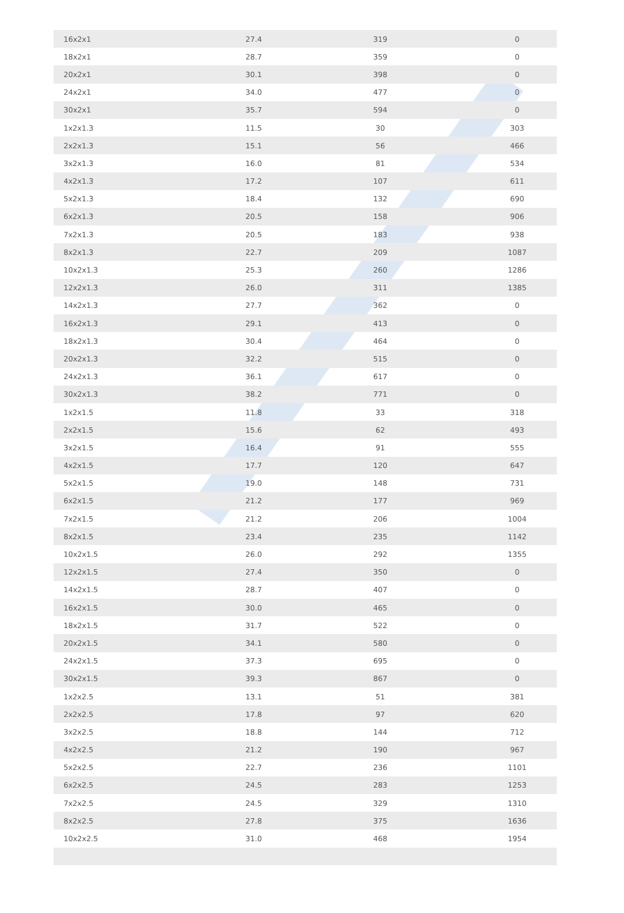| 16x2x1 | 27.4 | 319 | 0 |
| 18x2x1 | 28.7 | 359 | 0 |
| 20x2x1 | 30.1 | 398 | 0 |
| 24x2x1 | 34.0 | 477 | 0 |
| 30x2x1 | 35.7 | 594 | 0 |
| 1x2x1.3 | 11.5 | 30 | 303 |
| 2x2x1.3 | 15.1 | 56 | 466 |
| 3x2x1.3 | 16.0 | 81 | 534 |
| 4x2x1.3 | 17.2 | 107 | 611 |
| 5x2x1.3 | 18.4 | 132 | 690 |
| 6x2x1.3 | 20.5 | 158 | 906 |
| 7x2x1.3 | 20.5 | 183 | 938 |
| 8x2x1.3 | 22.7 | 209 | 1087 |
| 10x2x1.3 | 25.3 | 260 | 1286 |
| 12x2x1.3 | 26.0 | 311 | 1385 |
| 14x2x1.3 | 27.7 | 362 | 0 |
| 16x2x1.3 | 29.1 | 413 | 0 |
| 18x2x1.3 | 30.4 | 464 | 0 |
| 20x2x1.3 | 32.2 | 515 | 0 |
| 24x2x1.3 | 36.1 | 617 | 0 |
| 30x2x1.3 | 38.2 | 771 | 0 |
| 1x2x1.5 | 11.8 | 33 | 318 |
| 2x2x1.5 | 15.6 | 62 | 493 |
| 3x2x1.5 | 16.4 | 91 | 555 |
| 4x2x1.5 | 17.7 | 120 | 647 |
| 5x2x1.5 | 19.0 | 148 | 731 |
| 6x2x1.5 | 21.2 | 177 | 969 |
| 7x2x1.5 | 21.2 | 206 | 1004 |
| 8x2x1.5 | 23.4 | 235 | 1142 |
| 10x2x1.5 | 26.0 | 292 | 1355 |
| 12x2x1.5 | 27.4 | 350 | 0 |
| 14x2x1.5 | 28.7 | 407 | 0 |
| 16x2x1.5 | 30.0 | 465 | 0 |
| 18x2x1.5 | 31.7 | 522 | 0 |
| 20x2x1.5 | 34.1 | 580 | 0 |
| 24x2x1.5 | 37.3 | 695 | 0 |
| 30x2x1.5 | 39.3 | 867 | 0 |
| 1x2x2.5 | 13.1 | 51 | 381 |
| 2x2x2.5 | 17.8 | 97 | 620 |
| 3x2x2.5 | 18.8 | 144 | 712 |
| 4x2x2.5 | 21.2 | 190 | 967 |
| 5x2x2.5 | 22.7 | 236 | 1101 |
| 6x2x2.5 | 24.5 | 283 | 1253 |
| 7x2x2.5 | 24.5 | 329 | 1310 |
| 8x2x2.5 | 27.8 | 375 | 1636 |
| 10x2x2.5 | 31.0 | 468 | 1954 |